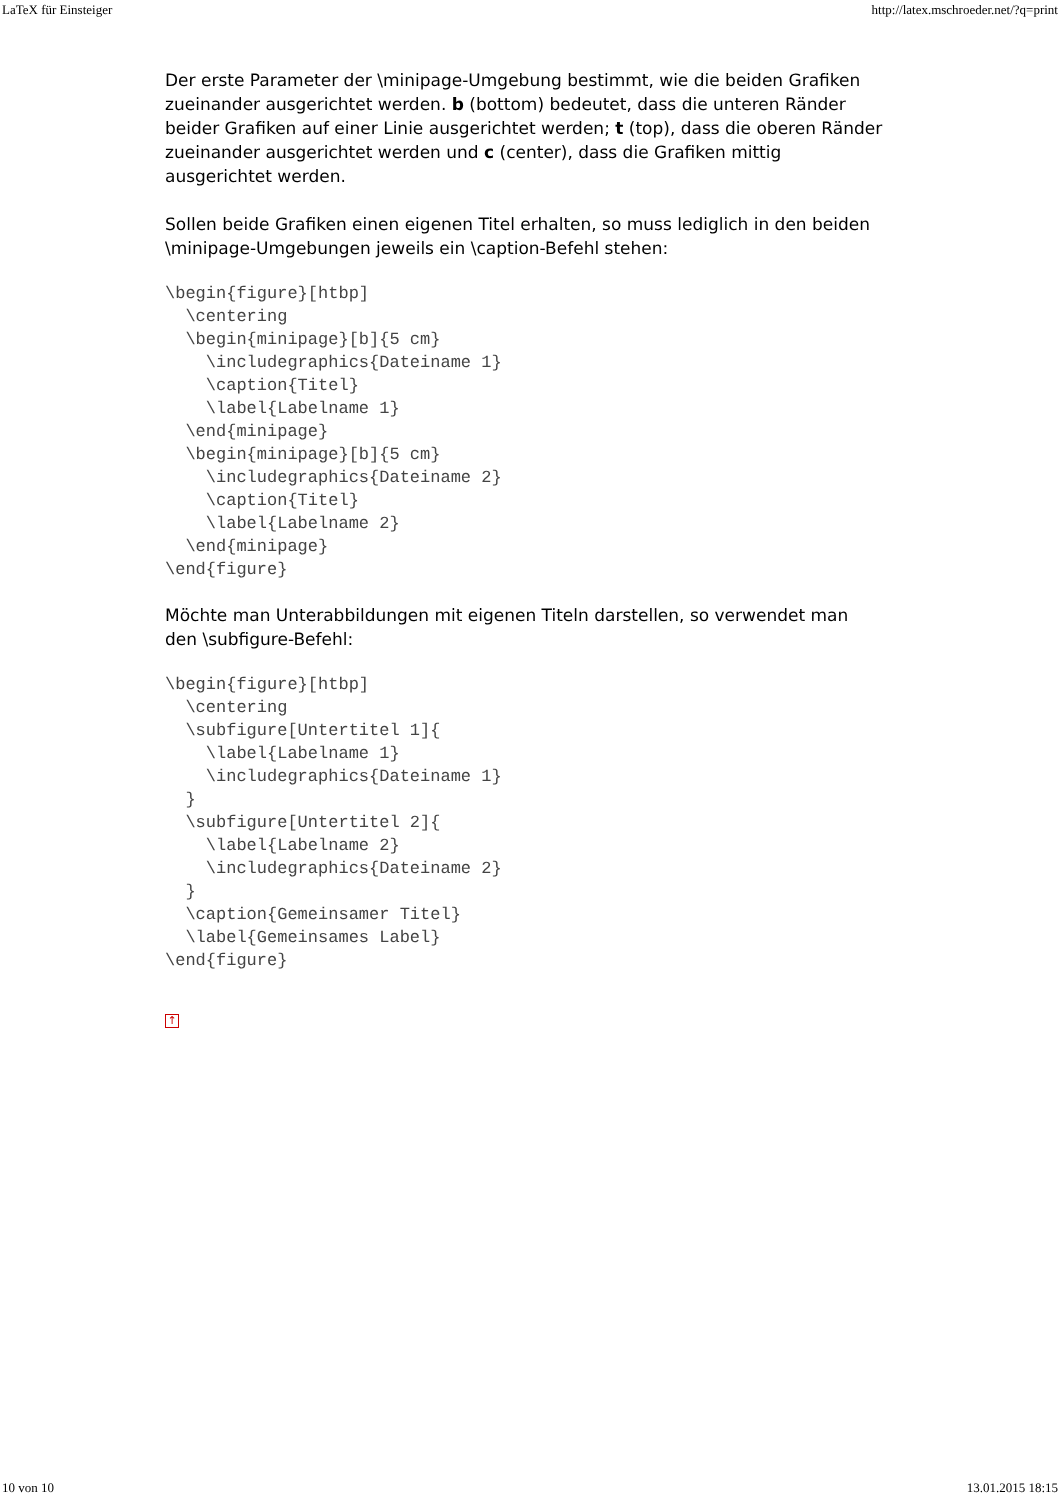LaTeX für Einsteiger http://latex.mschroeder.net/?q=print
Der erste Parameter der \minipage-Umgebung bestimmt, wie die beiden Grafiken zueinander ausgerichtet werden. b (bottom) bedeutet, dass die unteren Ränder beider Grafiken auf einer Linie ausgerichtet werden; t (top), dass die oberen Ränder zueinander ausgerichtet werden und c (center), dass die Grafiken mittig ausgerichtet werden.
Sollen beide Grafiken einen eigenen Titel erhalten, so muss lediglich in den beiden \minipage-Umgebungen jeweils ein \caption-Befehl stehen:
\begin{figure}[htbp]
  \centering
  \begin{minipage}[b]{5 cm}
    \includegraphics{Dateiname 1}
    \caption{Titel}
    \label{Labelname 1}
  \end{minipage}
  \begin{minipage}[b]{5 cm}
    \includegraphics{Dateiname 2}
    \caption{Titel}
    \label{Labelname 2}
  \end{minipage}
\end{figure}
Möchte man Unterabbildungen mit eigenen Titeln darstellen, so verwendet man den \subfigure-Befehl:
\begin{figure}[htbp]
  \centering
  \subfigure[Untertitel 1]{
    \label{Labelname 1}
    \includegraphics{Dateiname 1}
  }
  \subfigure[Untertitel 2]{
    \label{Labelname 2}
    \includegraphics{Dateiname 2}
  }
  \caption{Gemeinsamer Titel}
  \label{Gemeinsames Label}
\end{figure}
↑
10 von 10 13.01.2015 18:15